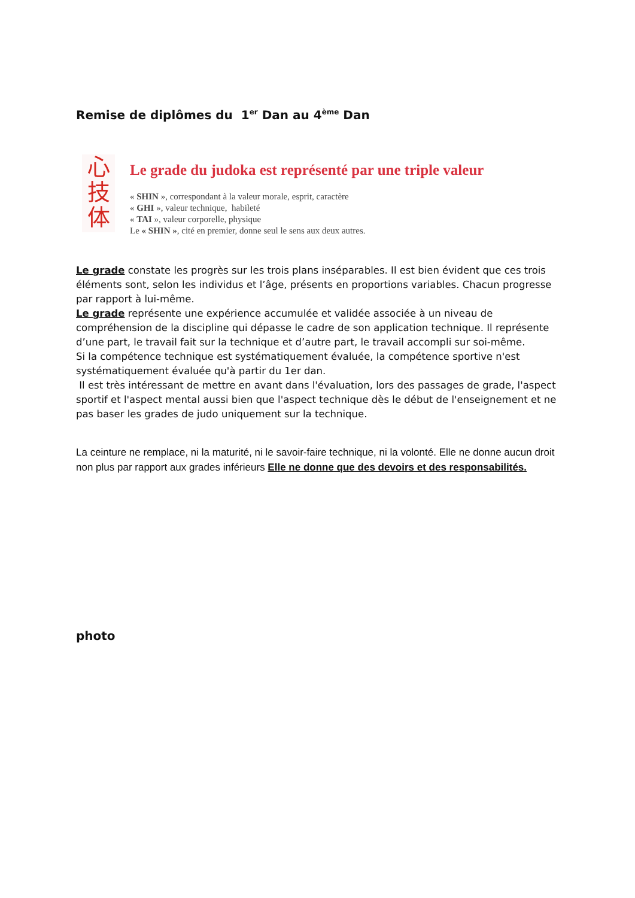Remise de diplômes du 1<sup>er</sup> Dan au 4<sup>ème</sup> Dan
心
技
体
Le grade du judoka est représenté par une triple valeur
« SHIN », correspondant à la valeur morale, esprit, caractère
« GHI », valeur technique, habileté
« TAI », valeur corporelle, physique
Le « SHIN », cité en premier, donne seul le sens aux deux autres.
Le grade constate les progrès sur les trois plans inséparables. Il est bien évident que ces trois éléments sont, selon les individus et l’âge, présents en proportions variables. Chacun progresse par rapport à lui-même.
Le grade représente une expérience accumulée et validée associée à un niveau de compréhension de la discipline qui dépasse le cadre de son application technique. Il représente d’une part, le travail fait sur la technique et d’autre part, le travail accompli sur soi-même.
Si la compétence technique est systématiquement évaluée, la compétence sportive n'est systématiquement évaluée qu'à partir du 1er dan.
Il est très intéressant de mettre en avant dans l'évaluation, lors des passages de grade, l'aspect sportif et l'aspect mental aussi bien que l'aspect technique dès le début de l'enseignement et ne pas baser les grades de judo uniquement sur la technique.
La ceinture ne remplace, ni la maturité, ni le savoir-faire technique, ni la volonté. Elle ne donne aucun droit non plus par rapport aux grades inférieurs Elle ne donne que des devoirs et des responsabilités.
photo